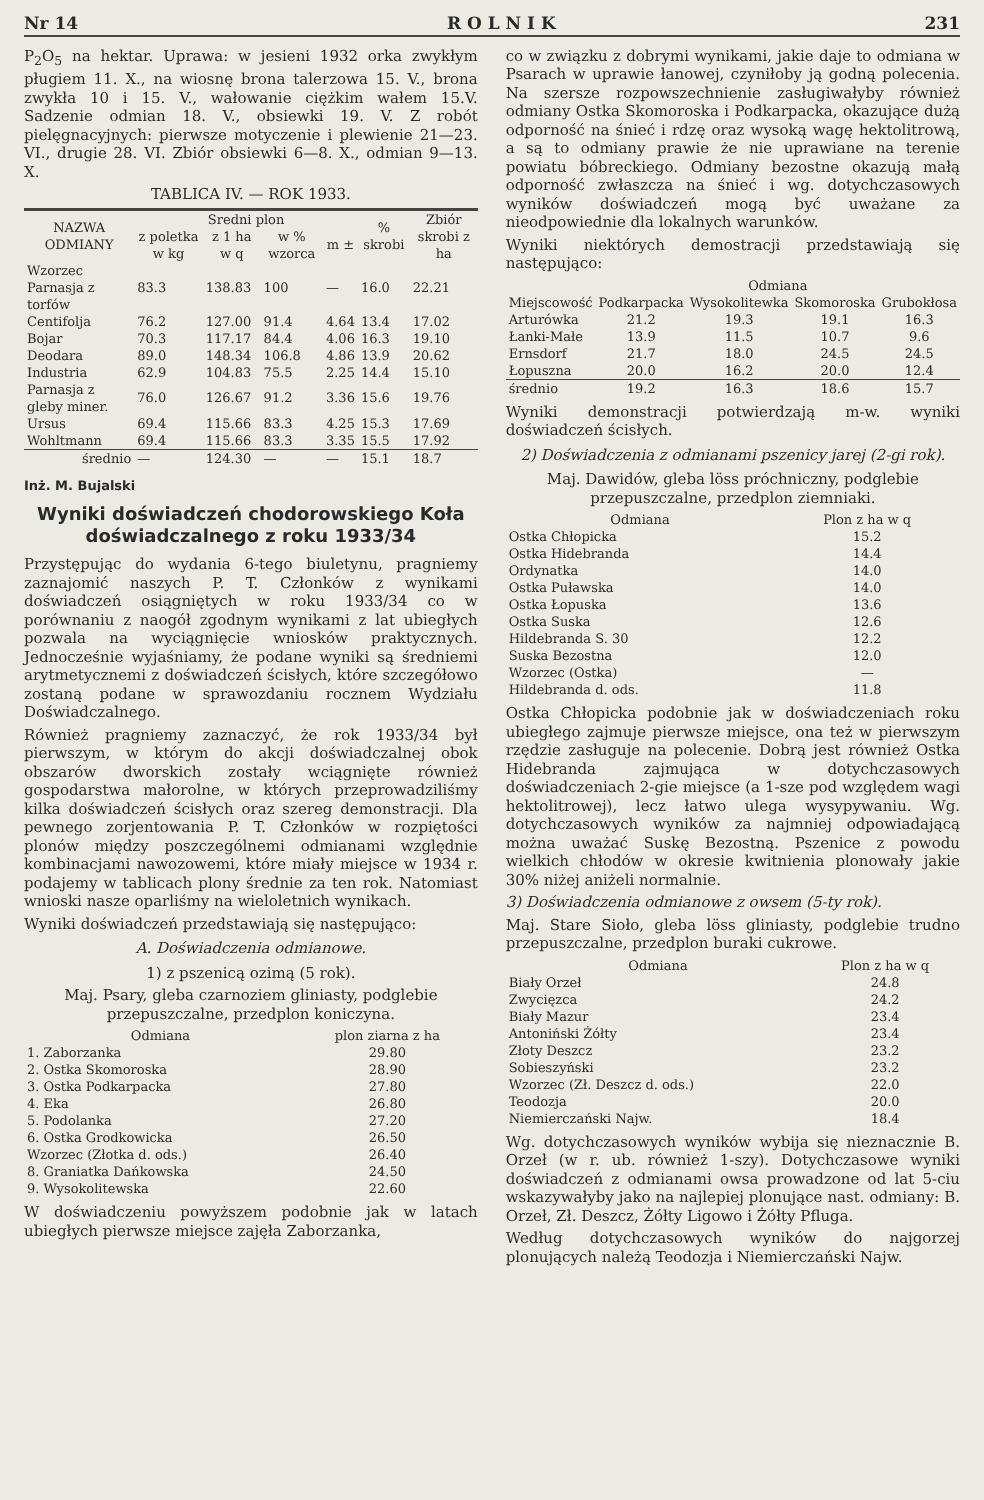Nr 14 R O L N I K 231
P<sub>2</sub>O<sub>5</sub> na hektar. Uprawa: w jesieni 1932 orka zwykłym pługiem 11. X., na wiosnę brona talerzowa 15. V., brona zwykła 10 i 15. V., wałowanie ciężkim wałem 15.V. Sadzenie odmian 18. V., obsiewki 19. V. Z robót pielęgnacyjnych: pierwsze motyczenie i plewienie 21—23. VI., drugie 28. VI. Zbiór obsiewki 6—8. X., odmian 9—13. X.
TABLICA IV. — ROK 1933.
| NAZWA ODMIANY | Sredni plon | | | | % skrobi | Zbiór skrobi z ha |
| --- | --- | --- | --- | --- | --- | --- |
| | z poletka w kg | z 1 ha w q | w % wzorca | m ± | | |
| Wzorzec Parnasja z torfów | 83.3 | 138.83 | 100 | — | 16.0 | 22.21 |
| Centifolja | 76.2 | 127.00 | 91.4 | 4.64 | 13.4 | 17.02 |
| Bojar | 70.3 | 117.17 | 84.4 | 4.06 | 16.3 | 19.10 |
| Deodara | 89.0 | 148.34 | 106.8 | 4.86 | 13.9 | 20.62 |
| Industria | 62.9 | 104.83 | 75.5 | 2.25 | 14.4 | 15.10 |
| Parnasja z gleby miner. | 76.0 | 126.67 | 91.2 | 3.36 | 15.6 | 19.76 |
| Ursus | 69.4 | 115.66 | 83.3 | 4.25 | 15.3 | 17.69 |
| Wohltmann | 69.4 | 115.66 | 83.3 | 3.35 | 15.5 | 17.92 |
| średnio | — | 124.30 | — | — | 15.1 | 18.7 |
Inż. M. Bujalski
Wyniki doświadczeń chodorowskiego Koła doświadczalnego z roku 1933/34
Przystępując do wydania 6-tego biuletynu, pragniemy zaznajomić naszych P. T. Członków z wynikami doświadczeń osiągniętych w roku 1933/34 co w porównaniu z naogół zgodnym wynikami z lat ubiegłych pozwala na wyciągnięcie wniosków praktycznych. Jednocześnie wyjaśniamy, że podane wyniki są średniemi arytmetycznemi z doświadczeń ścisłych, które szczegółowo zostaną podane w sprawozdaniu rocznem Wydziału Doświadczalnego.
Również pragniemy zaznaczyć, że rok 1933/34 był pierwszym, w którym do akcji doświadczalnej obok obszarów dworskich zostały wciągnięte również gospodarstwa małorolne, w których przeprowadziliśmy kilka doświadczeń ścisłych oraz szereg demonstracji. Dla pewnego zorjentowania P. T. Członków w rozpiętości plonów między poszczególnemi odmianami względnie kombinacjami nawozowemi, które miały miejsce w 1934 r. podajemy w tablicach plony średnie za ten rok. Natomiast wnioski nasze oparliśmy na wieloletnich wynikach.
Wyniki doświadczeń przedstawiają się następująco:
A. Doświadczenia odmianowe.
1) z pszenicą ozimą (5 rok).
Maj. Psary, gleba czarnoziem gliniasty, podglebie przepuszczalne, przedplon koniczyna.
| Odmiana | plon ziarna z ha |
| --- | --- |
| 1. Zaborzanka | 29.80 |
| 2. Ostka Skomoroska | 28.90 |
| 3. Ostka Podkarpacka | 27.80 |
| 4. Eka | 26.80 |
| 5. Podolanka | 27.20 |
| 6. Ostka Grodkowicka | 26.50 |
| Wzorzec (Złotka d. ods.) | 26.40 |
| 8. Graniatka Dańkowska | 24.50 |
| 9. Wysokolitewska | 22.60 |
W doświadczeniu powyższem podobnie jak w latach ubiegłych pierwsze miejsce zajęła Zaborzanka,
co w związku z dobrymi wynikami, jakie daje to odmiana w Psarach w uprawie łanowej, czyniłoby ją godną polecenia. Na szersze rozpowszechnienie zasługiwałyby również odmiany Ostka Skomoroska i Podkarpacka, okazujące dużą odporność na śnieć i rdzę oraz wysoką wagę hektolitrową, a są to odmiany prawie że nie uprawiane na terenie powiatu bóbreckiego. Odmiany bezostne okazują małą odporność zwłaszcza na śnieć i wg. dotychczasowych wyników doświadczeń mogą być uważane za nieodpowiednie dla lokalnych warunków.
Wyniki niektórych demostracji przedstawiają się następująco:
| | Odmiana | | | |
| --- | --- | --- | --- | --- |
| Miejscowość | Podkarpacka | Wysokolitewka | Skomoroska | Grubokłosa |
| Arturówka | 21.2 | 19.3 | 19.1 | 16.3 |
| Łanki-Małe | 13.9 | 11.5 | 10.7 | 9.6 |
| Ernsdorf | 21.7 | 18.0 | 24.5 | 24.5 |
| Łopuszna | 20.0 | 16.2 | 20.0 | 12.4 |
| średnio | 19.2 | 16.3 | 18.6 | 15.7 |
Wyniki demonstracji potwierdzają m-w. wyniki doświadczeń ścisłych.
2) Doświadczenia z odmianami pszenicy jarej (2-gi rok).
Maj. Dawidów, gleba löss próchniczny, podglebie przepuszczalne, przedplon ziemniaki.
| Odmiana | Plon z ha w q |
| --- | --- |
| Ostka Chłopicka | 15.2 |
| Ostka Hidebranda | 14.4 |
| Ordynatka | 14.0 |
| Ostka Puławska | 14.0 |
| Ostka Łopuska | 13.6 |
| Ostka Suska | 12.6 |
| Hildebranda S. 30 | 12.2 |
| Suska Bezostna | 12.0 |
| Wzorzec (Ostka) | — |
| Hildebranda d. ods. | 11.8 |
Ostka Chłopicka podobnie jak w doświadczeniach roku ubiegłego zajmuje pierwsze miejsce, ona też w pierwszym rzędzie zasługuje na polecenie. Dobrą jest również Ostka Hidebranda zajmująca w dotychczasowych doświadczeniach 2-gie miejsce (a 1-sze pod względem wagi hektolitrowej), lecz łatwo ulega wysypywaniu. Wg. dotychczasowych wyników za najmniej odpowiadającą można uważać Suskę Bezostną. Pszenice z powodu wielkich chłodów w okresie kwitnienia plonowały jakie 30% niżej aniżeli normalnie.
3) Doświadczenia odmianowe z owsem (5-ty rok).
Maj. Stare Sioło, gleba löss gliniasty, podglebie trudno przepuszczalne, przedplon buraki cukrowe.
| Odmiana | Plon z ha w q |
| --- | --- |
| Biały Orzeł | 24.8 |
| Zwycięzca | 24.2 |
| Biały Mazur | 23.4 |
| Antoniński Żółty | 23.4 |
| Złoty Deszcz | 23.2 |
| Sobieszyński | 23.2 |
| Wzorzec (Zł. Deszcz d. ods.) | 22.0 |
| Teodozja | 20.0 |
| Niemierczański Najw. | 18.4 |
Wg. dotychczasowych wyników wybija się nieznacznie B. Orzeł (w r. ub. również 1-szy). Dotychczasowe wyniki doświadczeń z odmianami owsa prowadzone od lat 5-ciu wskazywałyby jako na najlepiej plonujące nast. odmiany: B. Orzeł, Zł. Deszcz, Żółty Ligowo i Żółty Pfluga.
Według dotychczasowych wyników do najgorzej plonujących należą Teodozja i Niemierczański Najw.